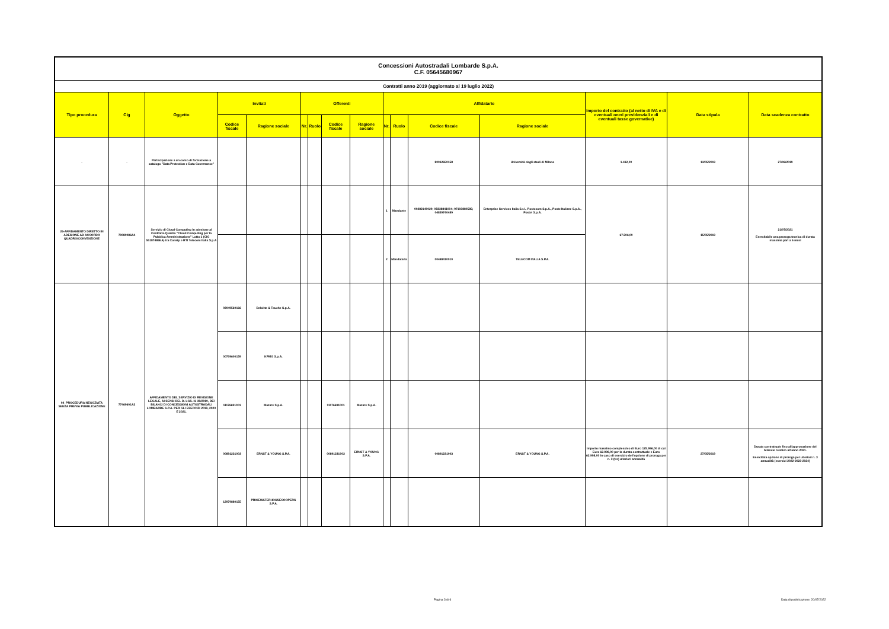| Concessioni Autostradali Lombarde S.p.A. C.F. 05645680967 | | | | | | | | | | | | | | | |
| Contratti anno 2019 (aggiornato al 19 luglio 2022) | | | | | | | | | | | | | | | |
| Tipo procedura | Cig | Oggetto | Invitati | | Offerenti | | | | Affidatario | | | | Importo del contratto (al netto di IVA e di eventuali oneri previdenziali e di eventuali tasse governative) | Data stipula | Data scadenza contratto |
| | | | Codice fiscale | Ragione sociale | Nr. | Ruolo | Codice fiscale | Ragione sociale | Nr. | Ruolo | Codice fiscale | Ragione sociale | | | |
| - | - | Partecipazione a un corso di formazione a catalogo "Data Protection e Data Governance" | | | | | | | | | 80012650158 | Università degli studi di Milano | 1.412,00 | 13/05/2019 | 27/06/2019 |
| 26-AFFIDAMENTO DIRETTO IN ADESIONE AD ACCORDO QUADRO/CONVENZIONE | 79080086A4 | Servizio di Cloud Computing in adesione al Contratto Quadro "Cloud Computing per la Pubblica Amministrazione" Lotto 1 (CIG 55187486EA) tra Consip e RTI Telecom Italia S.p.A | | | | | | | 1 | Mandante | 00282140029; 05838841004; 97103880585; 04839740489 | Enterprise Services Italia S.r.l., Postecom S.p.A., Poste Italiane S.p.A., Postel S.p.A. | 67.506,00 | 15/05/2019 | 21/07/2021 Esercitabile una proroga tecnica di durata massima pari a 6 mesi |
| | | | | | | | | | 2 | Mandataria | 00488410010 | TELECOM ITALIA S.P.A. | | | |
| 04_PROCEDURA NEGOZIATA SENZA PREVIA PUBBLICAZIONE | 77469601A2 | AFFIDAMENTO DEL SERVIZIO DI REVISIONE LEGALE, AI SENSI DEL D. LGS. N. 39/2010, DEI BILANCI DI CONCESSIONI AUTOSTRADALI LOMBARDE S.P.A. PER GLI ESERCIZI 2019, 2020 E 2021. | 03049560166 | Deloitte & Touche S.p.A. | | | | | | | | | | | |
| | | | 00709600159 | KPMG S.p.A. | | | | | | | | | | | |
| | | | 11176691001 | Mazars S.p.A. | | | 11176691001 | Mazars S.p.A. | | | | | | | |
| | | | 00891231003 | ERNST & YOUNG S.P.A. | | | 00891231003 | ERNST & YOUNG S.P.A. | | | 00891231003 | ERNST & YOUNG S.P.A. | Importo massimo complessivo di Euro 125.996,00 di cui Euro 62.998,00 per la durata contrattuale e Euro 62.998,00 in caso di esercizio dell'opzione di proroga per n. 3 (tre) ulteriori annualità | 27/05/2019 | Durata contrattuale fino all'approvazione del bilancio relativo all'anno 2021. Esercitata opzione di proroga per ulteriori n. 3 annualità (esercizi 2022-2023-2024) |
| | | | 12979880155 | PRICEWATERHOUSECOOPERS S.P.A. | | | | | | | | | | | |
Pagina 3 di 6
Data di pubblicazione: 20/07/2022